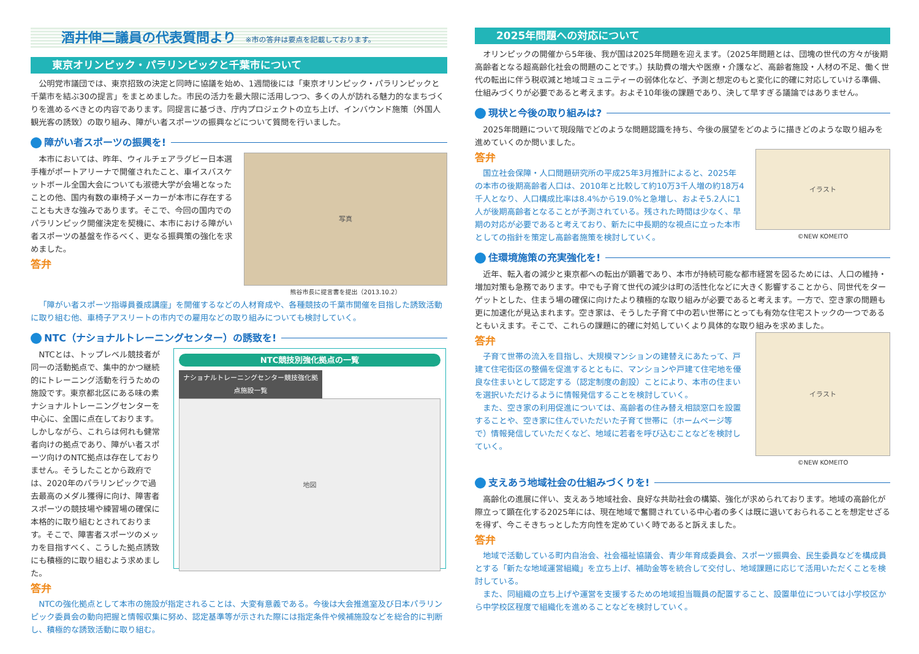酒井伸二議員の代表質問より ※市の答弁は要点を記載しております。
東京オリンピック・パラリンピックと千葉市について
公明党市議団では、東京招致の決定と同時に協議を始め、1週間後には「東京オリンピック・パラリンピックと千葉市を結ぶ30の提言」をまとめました。市民の活力を最大限に活用しつつ、多くの人が訪れる魅力的なまちづくりを進めるべきとの内容であります。同提言に基づき、庁内プロジェクトの立ち上げ、インバウンド施策（外国人観光客の誘致）の取り組み、障がい者スポーツの振興などについて質問を行いました。
障がい者スポーツの振興を!
本市においては、昨年、ウィルチェアラグビー日本選手権がポートアリーナで開催されたこと、車イスバスケットボール全国大会についても淑徳大学が会場となったことの他、国内有数の車椅子メーカーが本市に存在することも大きな強みであります。そこで、今回の国内でのパラリンピック開催決定を契機に、本市における障がい者スポーツの基盤を作るべく、更なる振興策の強化を求めました。
答弁
写真
熊谷市長に提言書を提出（2013.10.2）
「障がい者スポーツ指導員養成講座」を開催するなどの人材育成や、各種競技の千葉市開催を目指した誘致活動に取り組む他、車椅子アスリートの市内での雇用などの取り組みについても検討していく。
NTC（ナショナルトレーニングセンター）の誘致を!
NTCとは、トップレベル競技者が同一の活動拠点で、集中的かつ継続的にトレーニング活動を行うための施設です。東京都北区にある味の素ナショナルトレーニングセンターを中心に、全国に点在しております。しかしながら、これらは何れも健常者向けの拠点であり、障がい者スポーツ向けのNTC拠点は存在しておりません。そうしたことから政府では、2020年のパラリンピックで過去最高のメダル獲得に向け、障害者スポーツの競技場や練習場の確保に本格的に取り組むとされております。そこで、障害者スポーツのメッカを目指すべく、こうした拠点誘致にも積極的に取り組むよう求めました。
NTC競技別強化拠点の一覧
ナショナルトレーニングセンター競技強化拠点施設一覧
地図
答弁
NTCの強化拠点として本市の施設が指定されることは、大変有意義である。今後は大会推進室及び日本パラリンピック委員会の動向把握と情報収集に努め、認定基準等が示された際には指定条件や候補施設などを総合的に判断し、積極的な誘致活動に取り組む。
2025年問題への対応について
オリンピックの開催から5年後、我が国は2025年問題を迎えます。（2025年問題とは、団塊の世代の方々が後期高齢者となる超高齢化社会の問題のことです。）扶助費の増大や医療・介護など、高齢者施設・人材の不足、働く世代の転出に伴う税収減と地域コミュニティーの弱体化など、予測と想定のもと変化に的確に対応していける準備、仕組みづくりが必要であると考えます。およそ10年後の課題であり、決して早すぎる議論ではありません。
現状と今後の取り組みは?
2025年問題について現段階でどのような問題認識を持ち、今後の展望をどのように描きどのような取り組みを進めていくのか問いました。
答弁
国立社会保障・人口問題研究所の平成25年3月推計によると、2025年の本市の後期高齢者人口は、2010年と比較して約10万3千人増の約18万4千人となり、人口構成比率は8.4%から19.0%と急増し、およそ5.2人に1人が後期高齢者となることが予測されている。残された時間は少なく、早期の対応が必要であると考えており、新たに中長期的な視点に立った本市としての指針を策定し高齢者施策を検討していく。
イラスト
©NEW KOMEITO
住環境施策の充実強化を!
近年、転入者の減少と東京都への転出が顕著であり、本市が持続可能な都市経営を図るためには、人口の維持・増加対策も急務であります。中でも子育て世代の減少は町の活性化などに大きく影響することから、同世代をターゲットとした、住まう場の確保に向けたより積極的な取り組みが必要であると考えます。一方で、空き家の問題も更に加速化が見込まれます。空き家は、そうした子育て中の若い世帯にとっても有効な住宅ストックの一つであるともいえます。そこで、これらの課題に的確に対処していくより具体的な取り組みを求めました。
答弁
子育て世帯の流入を目指し、大規模マンションの建替えにあたって、戸建て住宅街区の整備を促進するとともに、マンションや戸建て住宅地を優良な住まいとして認定する（認定制度の創設）ことにより、本市の住まいを選択いただけるように情報発信することを検討していく。
また、空き家の利用促進については、高齢者の住み替え相談窓口を設置することや、空き家に住んでいただいた子育て世帯に（ホームページ等で）情報発信していただくなど、地域に若者を呼び込むことなどを検討していく。
イラスト
©NEW KOMEITO
支えあう地域社会の仕組みづくりを!
高齢化の進展に伴い、支えあう地域社会、良好な共助社会の構築、強化が求められております。地域の高齢化が際立って顕在化する2025年には、現在地域で奮闘されている中心者の多くは既に退いておられることを想定せざるを得ず、今こそきちっとした方向性を定めていく時であると訴えました。
答弁
地域で活動している町内自治会、社会福祉協議会、青少年育成委員会、スポーツ振興会、民生委員などを構成員とする「新たな地域運営組織」を立ち上げ、補助金等を統合して交付し、地域課題に応じて活用いただくことを検討している。
また、同組織の立ち上げや運営を支援するための地域担当職員の配置すること、設置単位については小学校区から中学校区程度で組織化を進めることなどを検討していく。